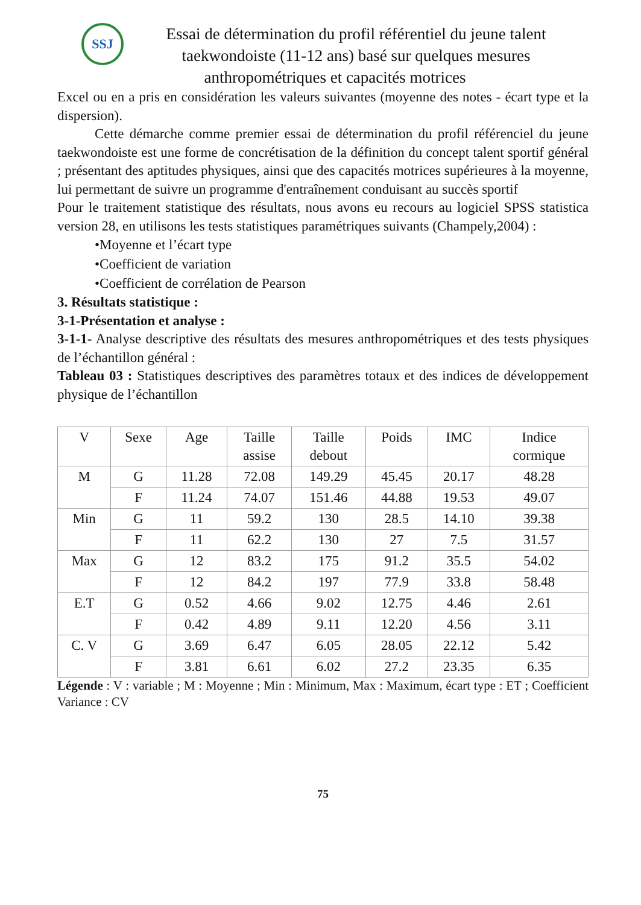SSJ
Essai de détermination du profil référentiel du jeune talent taekwondoiste (11-12 ans) basé sur quelques mesures anthropométriques et capacités motrices
Excel ou en a pris en considération les valeurs suivantes (moyenne des notes - écart type et la dispersion).
Cette démarche comme premier essai de détermination du profil référenciel du jeune taekwondoiste est une forme de concrétisation de la définition du concept talent sportif général ; présentant des aptitudes physiques, ainsi que des capacités motrices supérieures à la moyenne, lui permettant de suivre un programme d'entraînement conduisant au succès sportif
Pour le traitement statistique des résultats, nous avons eu recours au logiciel SPSS statistica version 28, en utilisons les tests statistiques paramétriques suivants (Champely,2004) :
•Moyenne et l’écart type
•Coefficient de variation
•Coefficient de corrélation de Pearson
3. Résultats statistique :
3-1-Présentation et analyse :
3-1-1- Analyse descriptive des résultats des mesures anthropométriques et des tests physiques de l’échantillon général :
Tableau 03 : Statistiques descriptives des paramètres totaux et des indices de développement physique de l’échantillon
| V | Sexe | Age | Taille assise | Taille debout | Poids | IMC | Indice cormique |
| M | G | 11.28 | 72.08 | 149.29 | 45.45 | 20.17 | 48.28 |
| | F | 11.24 | 74.07 | 151.46 | 44.88 | 19.53 | 49.07 |
| Min | G | 11 | 59.2 | 130 | 28.5 | 14.10 | 39.38 |
| | F | 11 | 62.2 | 130 | 27 | 7.5 | 31.57 |
| Max | G | 12 | 83.2 | 175 | 91.2 | 35.5 | 54.02 |
| | F | 12 | 84.2 | 197 | 77.9 | 33.8 | 58.48 |
| E.T | G | 0.52 | 4.66 | 9.02 | 12.75 | 4.46 | 2.61 |
| | F | 0.42 | 4.89 | 9.11 | 12.20 | 4.56 | 3.11 |
| C. V | G | 3.69 | 6.47 | 6.05 | 28.05 | 22.12 | 5.42 |
| | F | 3.81 | 6.61 | 6.02 | 27.2 | 23.35 | 6.35 |
Légende : V : variable ; M : Moyenne ; Min : Minimum, Max : Maximum, écart type : ET ; Coefficient Variance : CV
75